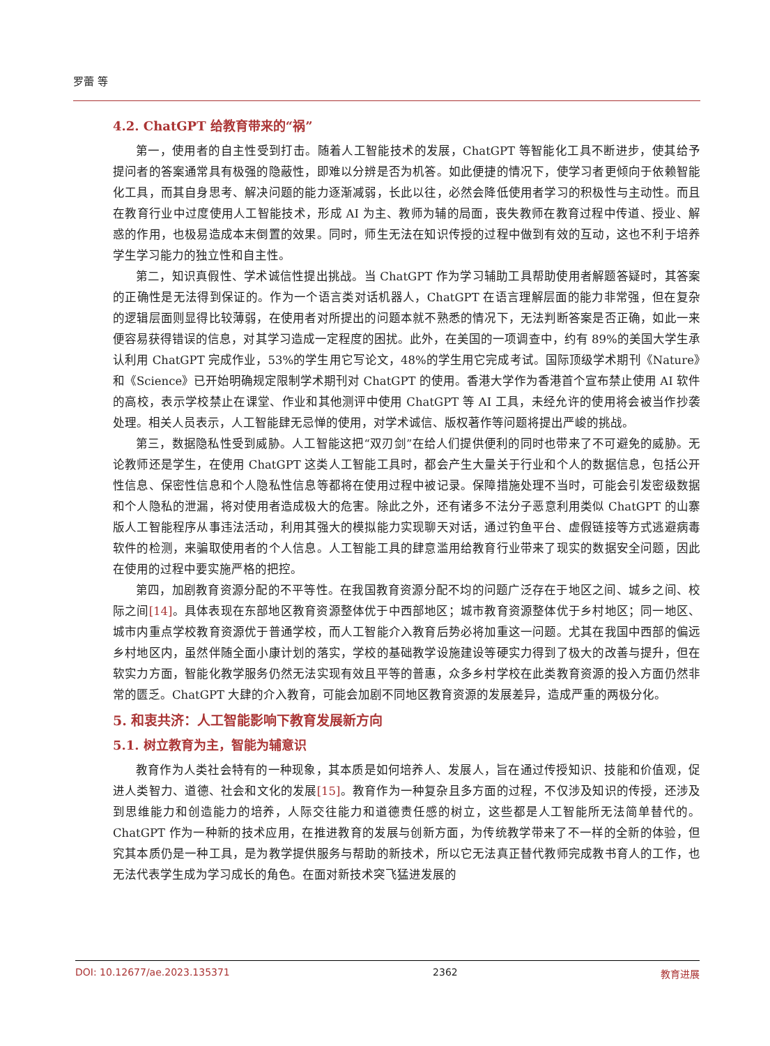罗蕾 等
4.2. ChatGPT 给教育带来的“祸”
第一，使用者的自主性受到打击。随着人工智能技术的发展，ChatGPT 等智能化工具不断进步，使其给予提问者的答案通常具有极强的隐蔽性，即难以分辨是否为机答。如此便捷的情况下，使学习者更倾向于依赖智能化工具，而其自身思考、解决问题的能力逐渐减弱，长此以往，必然会降低使用者学习的积极性与主动性。而且在教育行业中过度使用人工智能技术，形成 AI 为主、教师为辅的局面，丧失教师在教育过程中传道、授业、解惑的作用，也极易造成本末倒置的效果。同时，师生无法在知识传授的过程中做到有效的互动，这也不利于培养学生学习能力的独立性和自主性。
第二，知识真假性、学术诚信性提出挑战。当 ChatGPT 作为学习辅助工具帮助使用者解题答疑时，其答案的正确性是无法得到保证的。作为一个语言类对话机器人，ChatGPT 在语言理解层面的能力非常强，但在复杂的逻辑层面则显得比较薄弱，在使用者对所提出的问题本就不熟悉的情况下，无法判断答案是否正确，如此一来便容易获得错误的信息，对其学习造成一定程度的困扰。此外，在美国的一项调查中，约有 89%的美国大学生承认利用 ChatGPT 完成作业，53%的学生用它写论文，48%的学生用它完成考试。国际顶级学术期刊《Nature》和《Science》已开始明确规定限制学术期刊对 ChatGPT 的使用。香港大学作为香港首个宣布禁止使用 AI 软件的高校，表示学校禁止在课堂、作业和其他测评中使用 ChatGPT 等 AI 工具，未经允许的使用将会被当作抄袭处理。相关人员表示，人工智能肆无忌惮的使用，对学术诚信、版权著作等问题将提出严峻的挑战。
第三，数据隐私性受到威胁。人工智能这把“双刃剑”在给人们提供便利的同时也带来了不可避免的威胁。无论教师还是学生，在使用 ChatGPT 这类人工智能工具时，都会产生大量关于行业和个人的数据信息，包括公开性信息、保密性信息和个人隐私性信息等都将在使用过程中被记录。保障措施处理不当时，可能会引发密级数据和个人隐私的泄漏，将对使用者造成极大的危害。除此之外，还有诸多不法分子恶意利用类似 ChatGPT 的山寨版人工智能程序从事违法活动，利用其强大的模拟能力实现聊天对话，通过钓鱼平台、虚假链接等方式逃避病毒软件的检测，来骗取使用者的个人信息。人工智能工具的肆意滥用给教育行业带来了现实的数据安全问题，因此在使用的过程中要实施严格的把控。
第四，加剧教育资源分配的不平等性。在我国教育资源分配不均的问题广泛存在于地区之间、城乡之间、校际之间[14]。具体表现在东部地区教育资源整体优于中西部地区；城市教育资源整体优于乡村地区；同一地区、城市内重点学校教育资源优于普通学校，而人工智能介入教育后势必将加重这一问题。尤其在我国中西部的偏远乡村地区内，虽然伴随全面小康计划的落实，学校的基础教学设施建设等硬实力得到了极大的改善与提升，但在软实力方面，智能化教学服务仍然无法实现有效且平等的普惠，众多乡村学校在此类教育资源的投入方面仍然非常的匮乏。ChatGPT 大肆的介入教育，可能会加剧不同地区教育资源的发展差异，造成严重的两极分化。
5. 和衷共济：人工智能影响下教育发展新方向
5.1. 树立教育为主，智能为辅意识
教育作为人类社会特有的一种现象，其本质是如何培养人、发展人，旨在通过传授知识、技能和价值观，促进人类智力、道德、社会和文化的发展[15]。教育作为一种复杂且多方面的过程，不仅涉及知识的传授，还涉及到思维能力和创造能力的培养，人际交往能力和道德责任感的树立，这些都是人工智能所无法简单替代的。ChatGPT 作为一种新的技术应用，在推进教育的发展与创新方面，为传统教学带来了不一样的全新的体验，但究其本质仍是一种工具，是为教学提供服务与帮助的新技术，所以它无法真正替代教师完成教书育人的工作，也无法代表学生成为学习成长的角色。在面对新技术突飞猛进发展的
DOI: 10.12677/ae.2023.135371 2362 教育进展